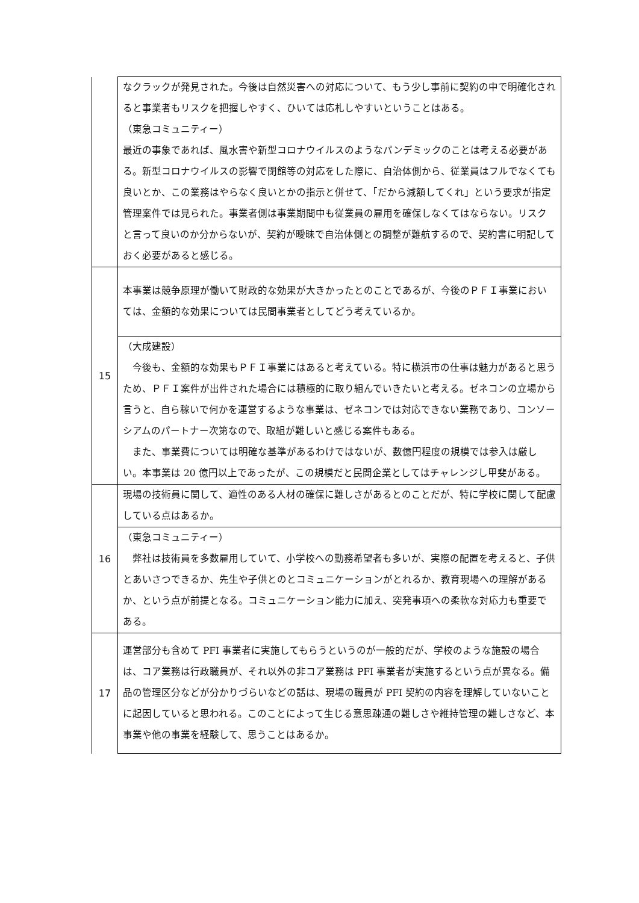| | なクラックが発見された。今後は自然災害への対応について、もう少し事前に契約の中で明確化されると事業者もリスクを把握しやすく、ひいては応札しやすいということはある。 （東急コミュニティー） 最近の事象であれば、風水害や新型コロナウイルスのようなパンデミックのことは考える必要がある。新型コロナウイルスの影響で閉館等の対応をした際に、自治体側から、従業員はフルでなくても良いとか、この業務はやらなく良いとかの指示と併せて、「だから減額してくれ」という要求が指定管理案件では見られた。事業者側は事業期間中も従業員の雇用を確保しなくてはならない。リスクと言って良いのか分からないが、契約が曖昧で自治体側との調整が難航するので、契約書に明記しておく必要があると感じる。 |
| 15 | 本事業は競争原理が働いて財政的な効果が大きかったとのことであるが、今後のＰＦＩ事業においては、金額的な効果については民間事業者としてどう考えているか。 |
| | （大成建設） 今後も、金額的な効果もＰＦＩ事業にはあると考えている。特に横浜市の仕事は魅力があると思うため、ＰＦＩ案件が出件された場合には積極的に取り組んでいきたいと考える。ゼネコンの立場から言うと、自ら稼いで何かを運営するような事業は、ゼネコンでは対応できない業務であり、コンソーシアムのパートナー次第なので、取組が難しいと感じる案件もある。 また、事業費については明確な基準があるわけではないが、数億円程度の規模では参入は厳しい。本事業は 20 億円以上であったが、この規模だと民間企業としてはチャレンジし甲斐がある。 |
| 16 | 現場の技術員に関して、適性のある人材の確保に難しさがあるとのことだが、特に学校に関して配慮している点はあるか。 |
| | （東急コミュニティー） 弊社は技術員を多数雇用していて、小学校への勤務希望者も多いが、実際の配置を考えると、子供とあいさつできるか、先生や子供とのとコミュニケーションがとれるか、教育現場への理解があるか、という点が前提となる。コミュニケーション能力に加え、突発事項への柔軟な対応力も重要である。 |
| 17 | 運営部分も含めて PFI 事業者に実施してもらうというのが一般的だが、学校のような施設の場合は、コア業務は行政職員が、それ以外の非コア業務は PFI 事業者が実施するという点が異なる。備品の管理区分などが分かりづらいなどの話は、現場の職員が PFI 契約の内容を理解していないことに起因していると思われる。このことによって生じる意思疎通の難しさや維持管理の難しさなど、本事業や他の事業を経験して、思うことはあるか。 |